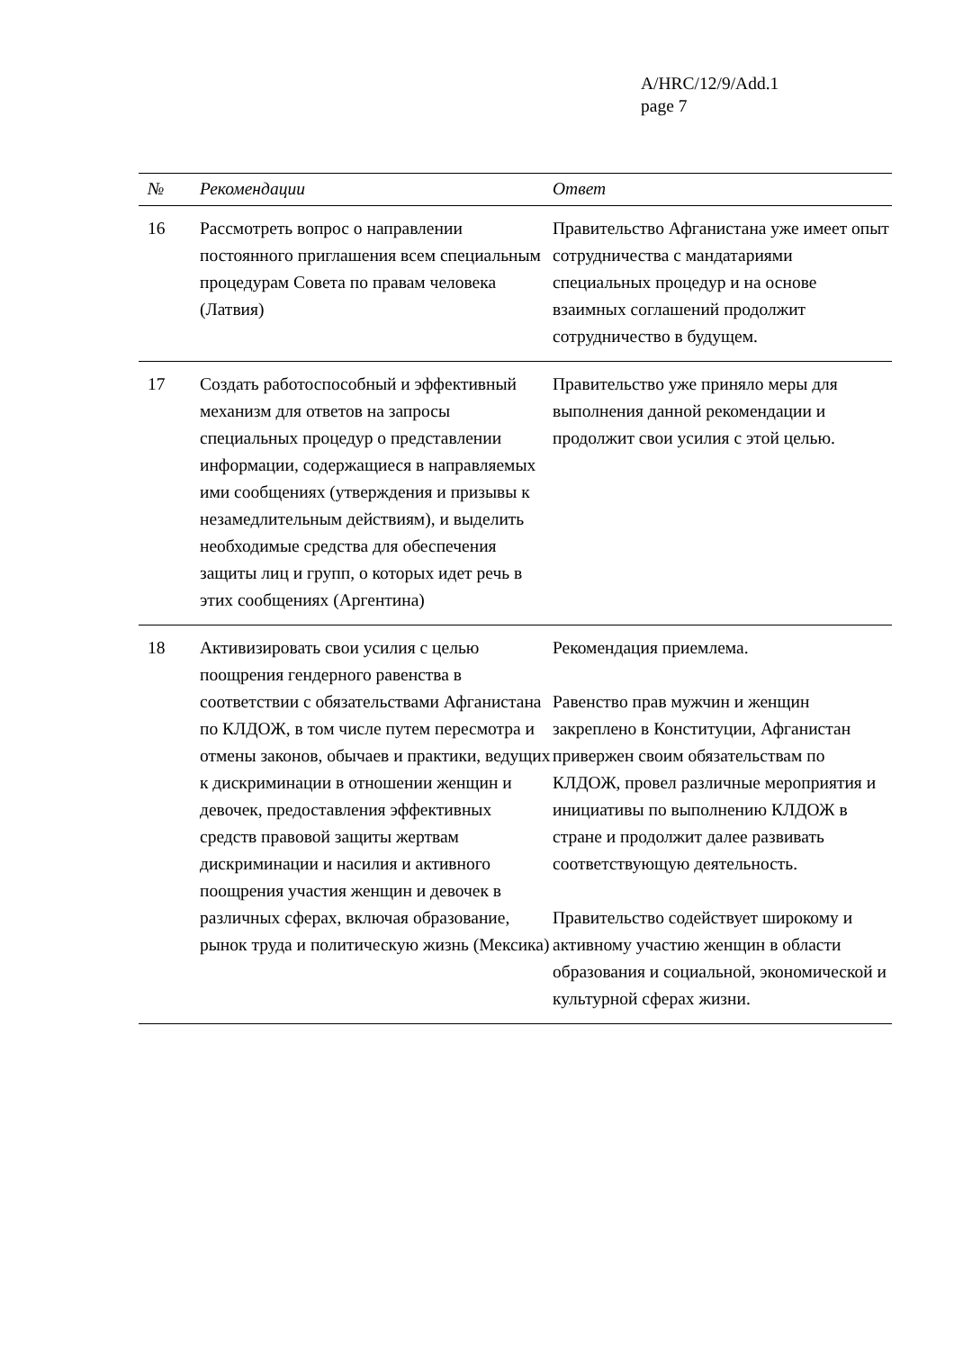A/HRC/12/9/Add.1
page 7
| № | Рекомендации | Ответ |
| --- | --- | --- |
| 16 | Рассмотреть вопрос о направлении постоянного приглашения всем специальным процедурам Совета по правам человека (Латвия) | Правительство Афганистана уже имеет опыт сотрудничества с мандатариями специальных процедур и на основе взаимных соглашений продолжит сотрудничество в будущем. |
| 17 | Создать работоспособный и эффективный механизм для ответов на запросы специальных процедур о представлении информации, содержащиеся в направляемых ими сообщениях (утверждения и призывы к незамедлительным действиям), и выделить необходимые средства для обеспечения защиты лиц и групп, о которых идет речь в этих сообщениях (Аргентина) | Правительство уже приняло меры для выполнения данной рекомендации и продолжит свои усилия с этой целью. |
| 18 | Активизировать свои усилия с целью поощрения гендерного равенства в соответствии с обязательствами Афганистана по КЛДОЖ, в том числе путем пересмотра и отмены законов, обычаев и практики, ведущих к дискриминации в отношении женщин и девочек, предоставления эффективных средств правовой защиты жертвам дискриминации и насилия и активного поощрения участия женщин и девочек в различных сферах, включая образование, рынок труда и политическую жизнь (Мексика) | Рекомендация приемлема. Равенство прав мужчин и женщин закреплено в Конституции, Афганистан привержен своим обязательствам по КЛДОЖ, провел различные мероприятия и инициативы по выполнению КЛДОЖ в стране и продолжит далее развивать соответствующую деятельность. Правительство содействует широкому и активному участию женщин в области образования и социальной, экономической и культурной сферах жизни. |